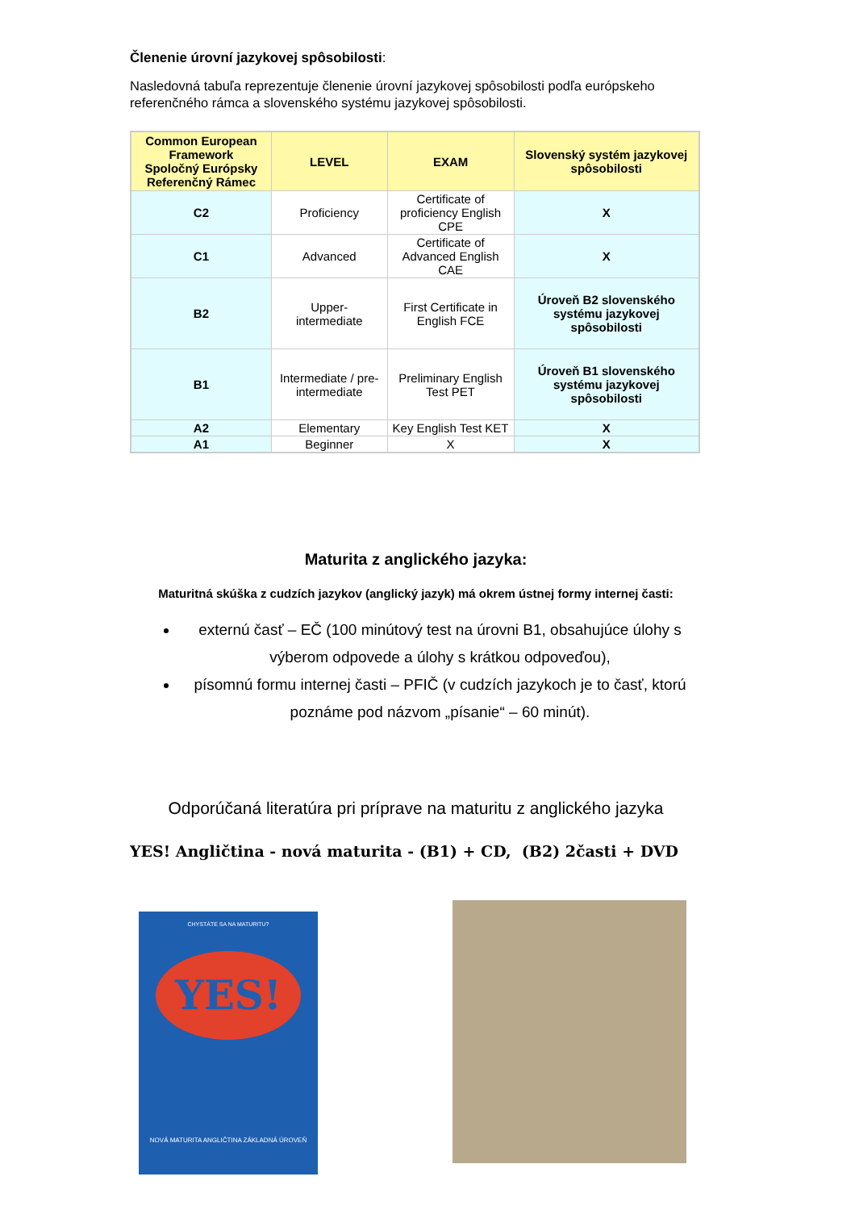Členenie úrovní jazykovej spôsobilosti:
Nasledovná tabuľa reprezentuje členenie úrovní jazykovej spôsobilosti podľa európskeho referenčného rámca a slovenského systému jazykovej spôsobilosti.
| Common European Framework Spoločný Európsky Referenčný Rámec | LEVEL | EXAM | Slovenský systém jazykovej spôsobilosti |
| --- | --- | --- | --- |
| C2 | Proficiency | Certificate of proficiency English CPE | X |
| C1 | Advanced | Certificate of Advanced English CAE | X |
| B2 | Upper- intermediate | First Certificate in English FCE | Úroveň B2 slovenského systému jazykovej spôsobilosti |
| B1 | Intermediate / pre-intermediate | Preliminary English Test PET | Úroveň B1 slovenského systému jazykovej spôsobilosti |
| A2 | Elementary | Key English Test KET | X |
| A1 | Beginner | X | X |
Maturita z anglického jazyka:
Maturitná skúška z cudzích jazykov (anglický jazyk) má okrem ústnej formy internej časti:
externú časť – EČ (100 minútový test na úrovni B1, obsahujúce úlohy s výberom odpovede a úlohy s krátkou odpoveďou),
písomnú formu internej časti – PFIČ (v cudzích jazykoch je to časť, ktorú poznáme pod názvom „písanie“ – 60 minút).
Odporúčaná literatúra pri príprave na maturitu z anglického jazyka
YES! Angličtina - nová maturita - (B1) + CD, (B2) 2časti + DVD
CHYSTÁTE SA NA MATURITU?
YES!
NOVÁ MATURITA ANGLIČTINA ZÁKLADNÁ ÚROVEŇ